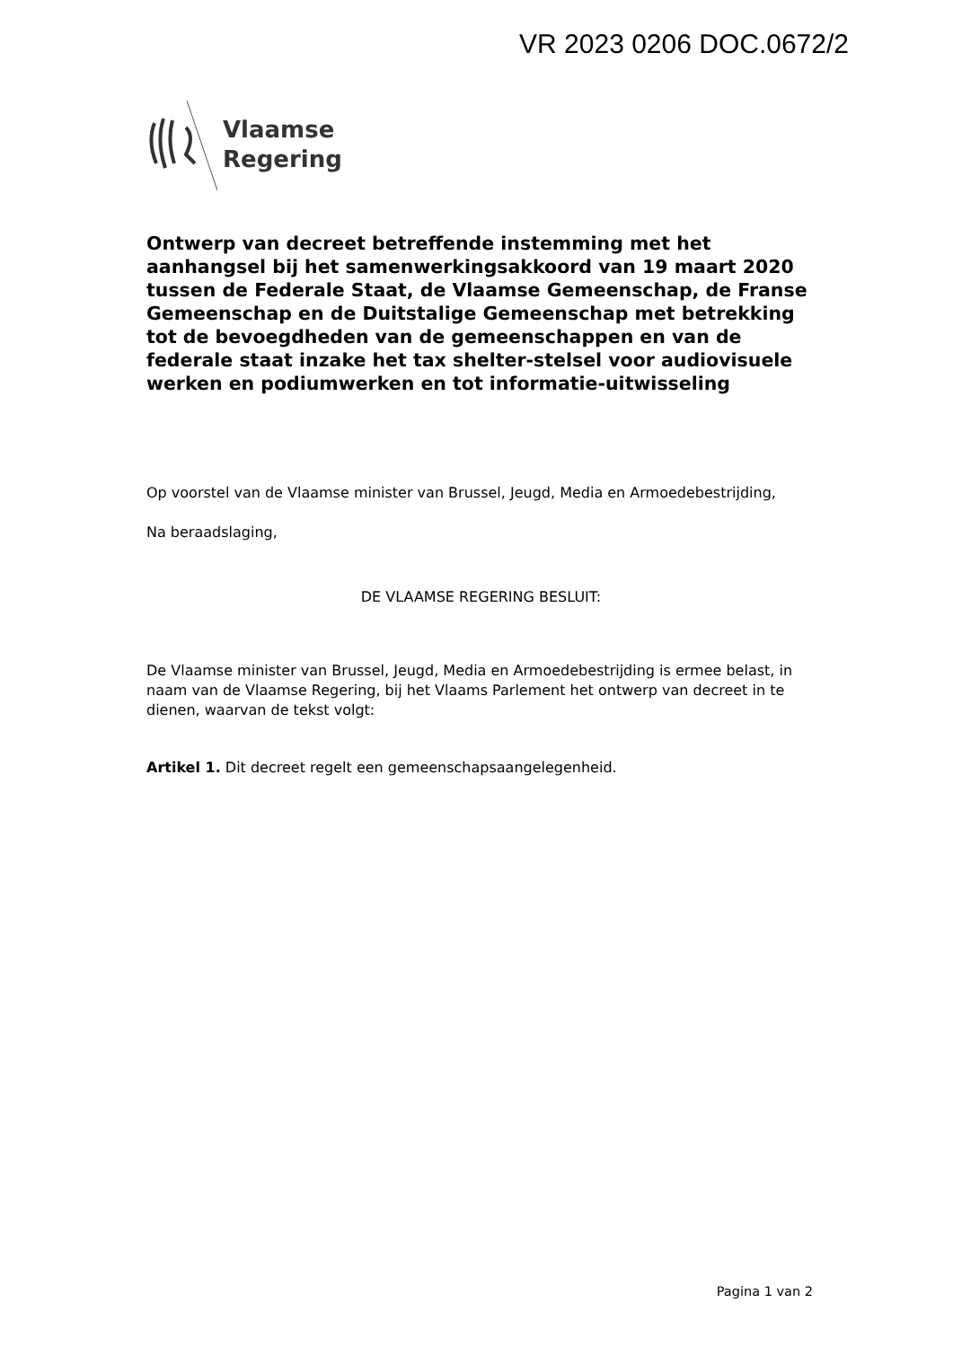VR 2023 0206 DOC.0672/2
Vlaamse
Regering
Ontwerp van decreet betreffende instemming met het aanhangsel bij het samenwerkingsakkoord van 19 maart 2020 tussen de Federale Staat, de Vlaamse Gemeenschap, de Franse Gemeenschap en de Duitstalige Gemeenschap met betrekking tot de bevoegdheden van de gemeenschappen en van de federale staat inzake het tax shelter-stelsel voor audiovisuele werken en podiumwerken en tot informatie-uitwisseling
Op voorstel van de Vlaamse minister van Brussel, Jeugd, Media en Armoedebestrijding,
Na beraadslaging,
DE VLAAMSE REGERING BESLUIT:
De Vlaamse minister van Brussel, Jeugd, Media en Armoedebestrijding is ermee belast, in naam van de Vlaamse Regering, bij het Vlaams Parlement het ontwerp van decreet in te dienen, waarvan de tekst volgt:
Artikel 1. Dit decreet regelt een gemeenschapsaangelegenheid.
Pagina 1 van 2